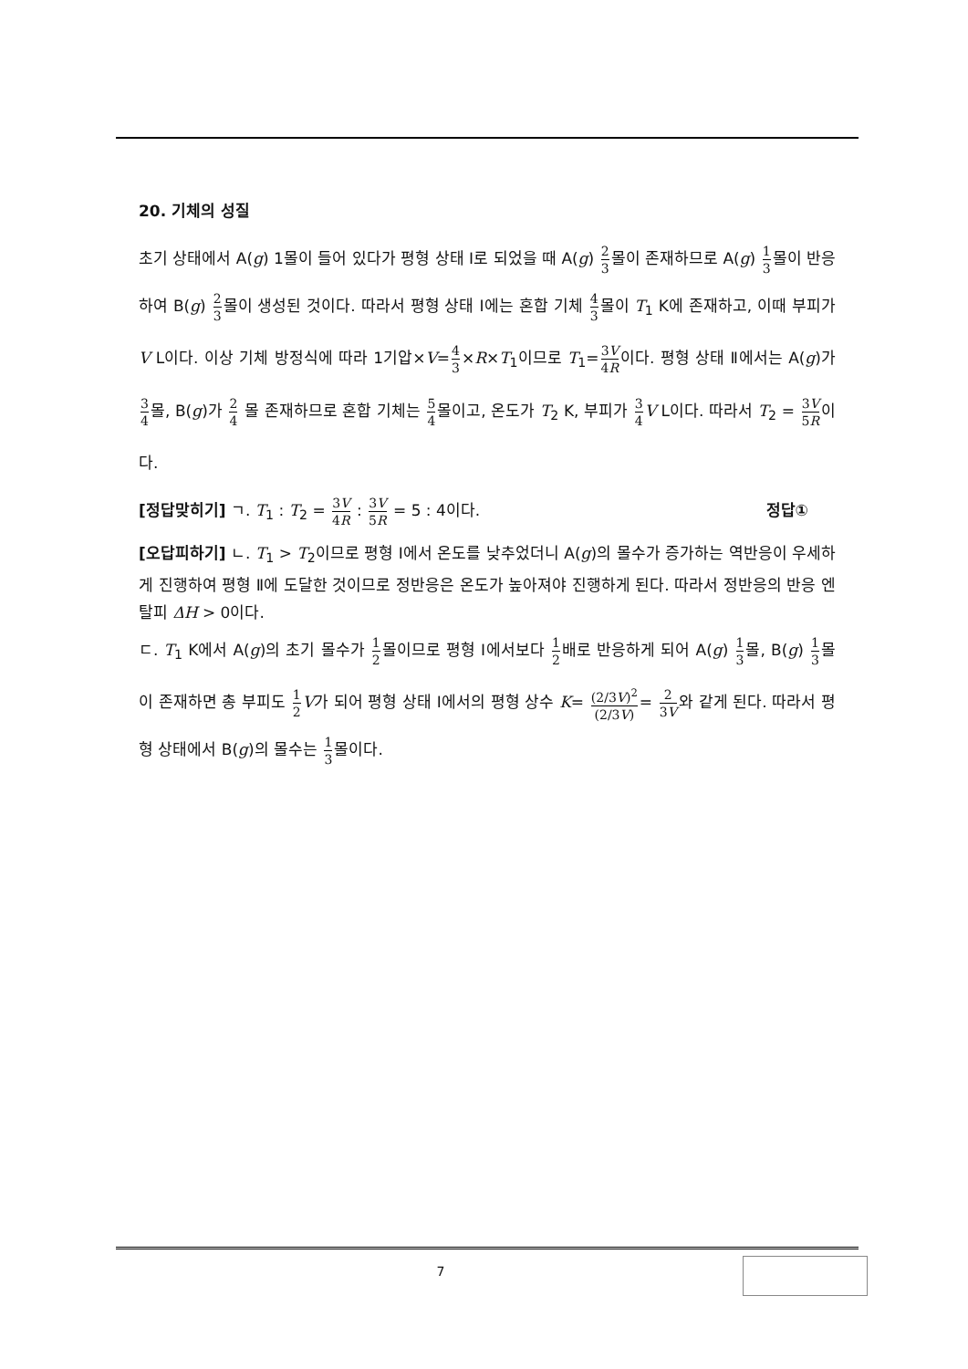20. 기체의 성질
초기 상태에서 A(g) 1몰이 들어 있다가 평형 상태 Ⅰ로 되었을 때 A(g) 2 3몰이 존재하므로 A(g) 1 3몰이 반응하여 B(g) 2 3몰이 생성된 것이다. 따라서 평형 상태 Ⅰ에는 혼합 기체 4 3몰이 T<sub>1</sub> K에 존재하고, 이때 부피가 V L이다. 이상 기체 방정식에 따라 1기압×V=4 3×R×T<sub>1</sub>이므로 T<sub>1</sub>=3V 4R이다. 평형 상태 Ⅱ에서는 A(g)가 3 4몰, B(g)가 2 4 몰 존재하므로 혼합 기체는 5 4몰이고, 온도가 T<sub>2</sub> K, 부피가 3 4 V L이다. 따라서 T<sub>2</sub> = 3V 5R이다.
[정답맞히기] ㄱ. T<sub>1</sub> : T<sub>2</sub> = 3V 4R : 3V 5R = 5 : 4이다. 정답①
[오답피하기] ㄴ. T<sub>1</sub> > T<sub>2</sub>이므로 평형 Ⅰ에서 온도를 낮추었더니 A(g)의 몰수가 증가하는 역반응이 우세하게 진행하여 평형 Ⅱ에 도달한 것이므로 정반응은 온도가 높아져야 진행하게 된다. 따라서 정반응의 반응 엔탈피 ΔH > 0이다.
ㄷ. T<sub>1</sub> K에서 A(g)의 초기 몰수가 1 2몰이므로 평형 Ⅰ에서보다 1 2배로 반응하게 되어 A(g) 1 3몰, B(g) 1 3몰이 존재하면 총 부피도 1 2 V가 되어 평형 상태 Ⅰ에서의 평형 상수 K= (2/3V)<sup>2</sup> (2/3V)= 2 3V와 같게 된다. 따라서 평형 상태에서 B(g)의 몰수는 1 3몰이다.
7